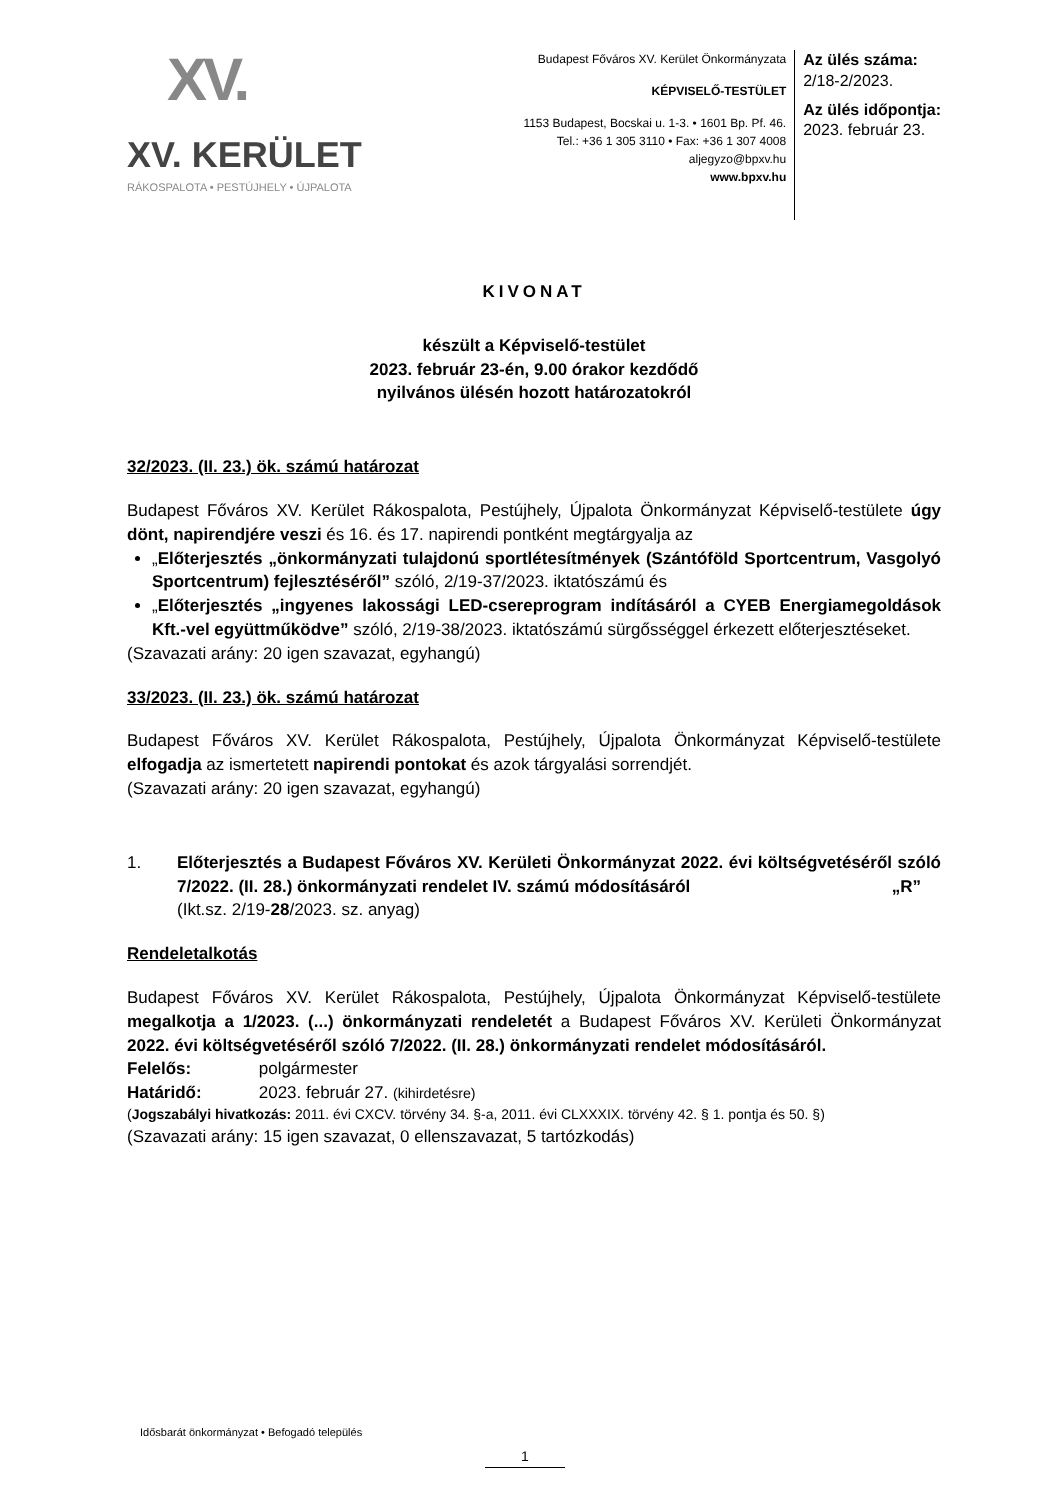XV.
XV. KERÜLET
RÁKOSPALOTA • PESTÚJHELY • ÚJPALOTA
Budapest Főváros XV. Kerület Önkormányzata
KÉPVISELŐ-TESTÜLET
1153 Budapest, Bocskai u. 1-3. • 1601 Bp. Pf. 46.
Tel.: +36 1 305 3110 • Fax: +36 1 307 4008
aljegyzo@bpxv.hu
www.bpxv.hu
Az ülés száma:
2/18-2/2023.
Az ülés időpontja:
2023. február 23.
KIVONAT
készült a Képviselő-testület
2023. február 23-én, 9.00 órakor kezdődő
nyilvános ülésén hozott határozatokról
32/2023. (II. 23.) ök. számú határozat
Budapest Főváros XV. Kerület Rákospalota, Pestújhely, Újpalota Önkormányzat Képviselő-testülete úgy dönt, napirendjére veszi és 16. és 17. napirendi pontként megtárgyalja az
„Előterjesztés „önkormányzati tulajdonú sportlétesítmények (Szántóföld Sportcentrum, Vasgolyó Sportcentrum) fejlesztéséről” szóló, 2/19-37/2023. iktatószámú és
„Előterjesztés „ingyenes lakossági LED-csereprogram indításáról a CYEB Energiamegoldások Kft.-vel együttműködve” szóló, 2/19-38/2023. iktatószámú sürgősséggel érkezett előterjesztéseket.
(Szavazati arány: 20 igen szavazat, egyhangú)
33/2023. (II. 23.) ök. számú határozat
Budapest Főváros XV. Kerület Rákospalota, Pestújhely, Újpalota Önkormányzat Képviselő-testülete elfogadja az ismertetett napirendi pontokat és azok tárgyalási sorrendjét.
(Szavazati arány: 20 igen szavazat, egyhangú)
1. Előterjesztés a Budapest Főváros XV. Kerületi Önkormányzat 2022. évi költségvetéséről szóló 7/2022. (II. 28.) önkormányzati rendelet IV. számú módosításáról „R”
(Ikt.sz. 2/19-28/2023. sz. anyag)
Rendeletalkotás
Budapest Főváros XV. Kerület Rákospalota, Pestújhely, Újpalota Önkormányzat Képviselő-testülete megalkotja a 1/2023. (...) önkormányzati rendeletét a Budapest Főváros XV. Kerületi Önkormányzat 2022. évi költségvetéséről szóló 7/2022. (II. 28.) önkormányzati rendelet módosításáról.
Felelős: polgármester
Határidő: 2023. február 27. (kihirdetésre)
(Jogszabályi hivatkozás: 2011. évi CXCV. törvény 34. §-a, 2011. évi CLXXXIX. törvény 42. § 1. pontja és 50. §)
(Szavazati arány: 15 igen szavazat, 0 ellenszavazat, 5 tartózkodás)
Idősbarát önkormányzat • Befogadó település
1